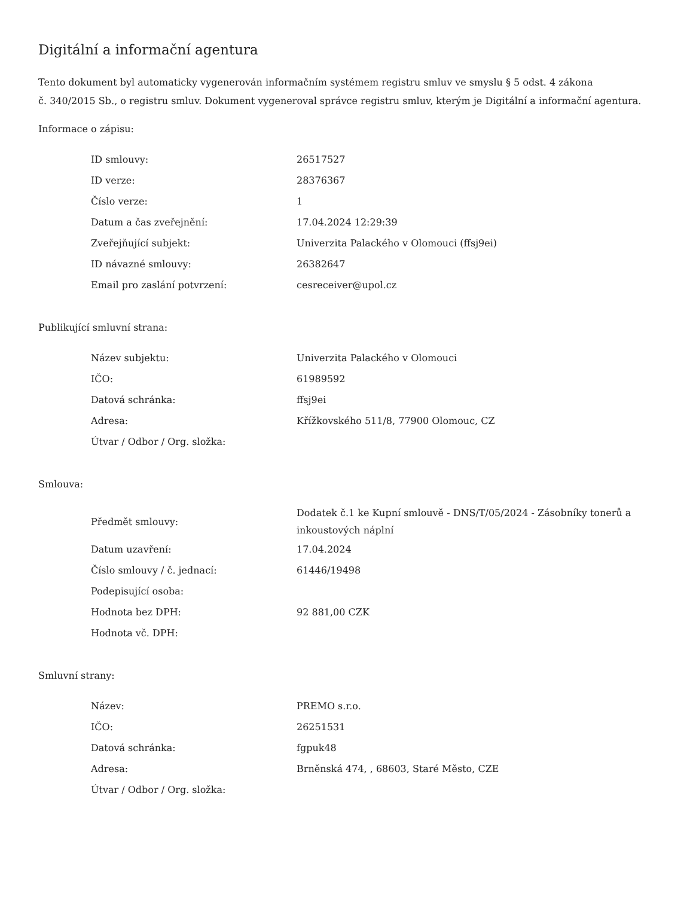Digitální a informační agentura
Tento dokument byl automaticky vygenerován informačním systémem registru smluv ve smyslu § 5 odst. 4 zákona
č. 340/2015 Sb., o registru smluv. Dokument vygeneroval správce registru smluv, kterým je Digitální a informační agentura.
Informace o zápisu:
| ID smlouvy: | 26517527 |
| ID verze: | 28376367 |
| Číslo verze: | 1 |
| Datum a čas zveřejnění: | 17.04.2024 12:29:39 |
| Zveřejňující subjekt: | Univerzita Palackého v Olomouci (ffsj9ei) |
| ID návazné smlouvy: | 26382647 |
| Email pro zaslání potvrzení: | cesreceiver@upol.cz |
Publikující smluvní strana:
| Název subjektu: | Univerzita Palackého v Olomouci |
| IČO: | 61989592 |
| Datová schránka: | ffsj9ei |
| Adresa: | Křížkovského 511/8, 77900 Olomouc, CZ |
| Útvar / Odbor / Org. složka: | |
Smlouva:
| Předmět smlouvy: | Dodatek č.1 ke Kupní smlouvě - DNS/T/05/2024 - Zásobníky tonerů a inkoustových náplní |
| Datum uzavření: | 17.04.2024 |
| Číslo smlouvy / č. jednací: | 61446/19498 |
| Podepisující osoba: | |
| Hodnota bez DPH: | 92 881,00 CZK |
| Hodnota vč. DPH: | |
Smluvní strany:
| Název: | PREMO s.r.o. |
| IČO: | 26251531 |
| Datová schránka: | fgpuk48 |
| Adresa: | Brněnská 474, , 68603, Staré Město, CZE |
| Útvar / Odbor / Org. složka: | |